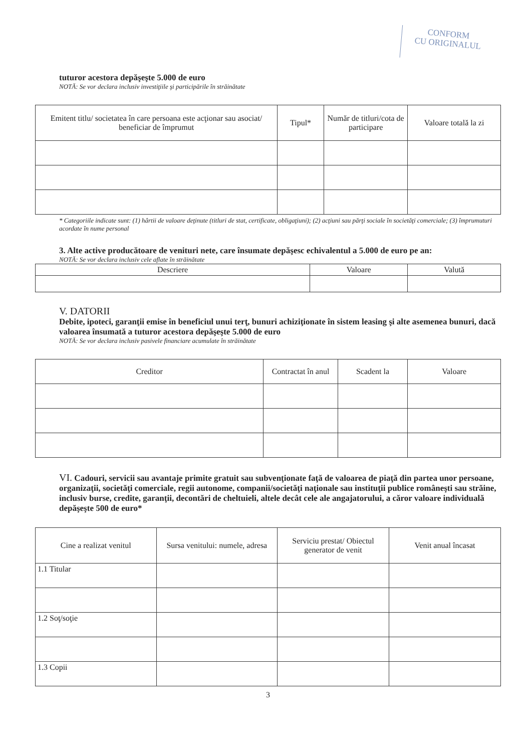CONFORM
CU ORIGINALUL
tuturor acestora depăşeşte 5.000 de euro
NOTĂ: Se vor declara inclusiv investiţiile şi participările în străinătate
| Emitent titlu/ societatea în care persoana este acţionar sau asociat/ beneficiar de împrumut | Tipul* | Număr de titluri/cota de participare | Valoare totală la zi |
| --- | --- | --- | --- |
* Categoriile indicate sunt: (1) hârtii de valoare deţinute (titluri de stat, certificate, obligaţiuni); (2) acţiuni sau părţi sociale în societăţi comerciale; (3) împrumuturi acordate în nume personal
3. Alte active producătoare de venituri nete, care însumate depăşesc echivalentul a 5.000 de euro pe an:
NOTĂ: Se vor declara inclusiv cele aflate în străinătate
| Descriere | Valoare | Valută |
| --- | --- | --- |
V. DATORII
Debite, ipoteci, garanţii emise în beneficiul unui terţ, bunuri achiziţionate în sistem leasing şi alte asemenea bunuri, dacă valoarea însumată a tuturor acestora depăşeşte 5.000 de euro
NOTĂ: Se vor declara inclusiv pasivele financiare acumulate în străinătate
| Creditor | Contractat în anul | Scadent la | Valoare |
| --- | --- | --- | --- |
VI. Cadouri, servicii sau avantaje primite gratuit sau subvenţionate faţă de valoarea de piaţă din partea unor persoane, organizaţii, societăţi comerciale, regii autonome, companii/societăţi naţionale sau instituţii publice româneşti sau străine, inclusiv burse, credite, garanţii, decontări de cheltuieli, altele decât cele ale angajatorului, a căror valoare individuală depăşeşte 500 de euro*
| Cine a realizat venitul | Sursa venitului: numele, adresa | Serviciu prestat/ Obiectul generator de venit | Venit anual încasat |
| --- | --- | --- | --- |
| 1.1 Titular | | | |
| 1.2 Soţ/soţie | | | |
| 1.3 Copii | | | |
3